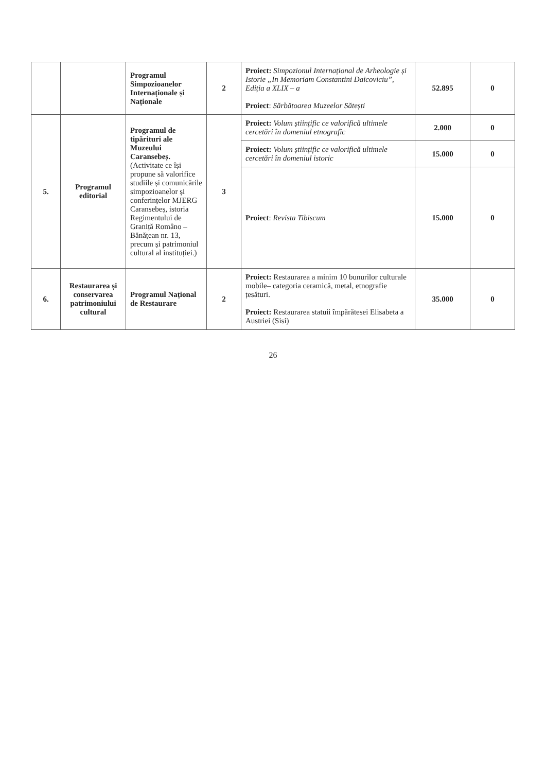| | | Programul Simpozioanelor Internaționale și Naționale | 2 | Proiect: Simpozionul Internațional de Arheologie și Istorie „In Memoriam Constantini Daicoviciu”, Ediția a XLIX – a Proiect : Sărbătoarea Muzeelor Sătești | 52.895 | 0 |
| 5. | Programul editorial | Programul de tipărituri ale Muzeului Caransebeș. (Activitate ce își propune să valorifice studiile și comunicările simpozioanelor și conferințelor MJERG Caransebeș, istoria Regimentului de Graniță Româno – Bănățean nr. 13, precum și patrimoniul cultural al instituției.) | 3 | Proiect: Volum științific ce valorifică ultimele cercetări în domeniul etnografic | 2.000 | 0 |
| | | | | Proiect: Volum științific ce valorifică ultimele cercetări în domeniul istoric | 15.000 | 0 |
| | | | | Proiect : Revista Tibiscum | 15.000 | 0 |
| 6. | Restaurarea și conservarea patrimoniului cultural | Programul Național de Restaurare | 2 | Proiect: Restaurarea a minim 10 bunurilor culturale mobile– categoria ceramică, metal, etnografie țesături. Proiect: Restaurarea statuii împărătesei Elisabeta a Austriei (Sisi) | 35.000 | 0 |
26